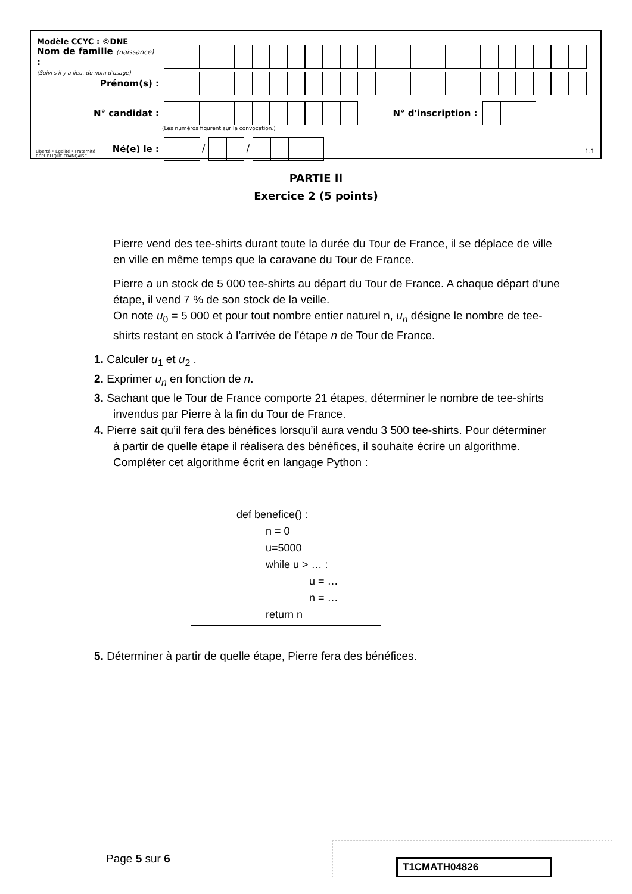Modèle CCYC : ©DNE
Nom de famille (naissance) :
(Suivi s'il y a lieu, du nom d'usage)
Prénom(s) :
N° candidat : N° d'inscription :
(Les numéros figurent sur la convocation.)
Liberté • Égalité • Fraternité
RÉPUBLIQUE FRANÇAISE
Né(e) le : / /
1.1
PARTIE II
Exercice 2 (5 points)
Pierre vend des tee-shirts durant toute la durée du Tour de France, il se déplace de ville en ville en même temps que la caravane du Tour de France.
Pierre a un stock de 5 000 tee-shirts au départ du Tour de France. A chaque départ d’une étape, il vend 7 % de son stock de la veille.
On note u<sub>0</sub> = 5 000 et pour tout nombre entier naturel n, u<sub>n</sub> désigne le nombre de tee-shirts restant en stock à l’arrivée de l’étape n de Tour de France.
1. Calculer u<sub>1</sub> et u<sub>2</sub> .
2. Exprimer u<sub>n</sub> en fonction de n.
3. Sachant que le Tour de France comporte 21 étapes, déterminer le nombre de tee-shirts invendus par Pierre à la fin du Tour de France.
4. Pierre sait qu’il fera des bénéfices lorsqu’il aura vendu 3 500 tee-shirts. Pour déterminer à partir de quelle étape il réalisera des bénéfices, il souhaite écrire un algorithme. Compléter cet algorithme écrit en langage Python :
def benefice() :
n = 0
u=5000
while u > … :
u = …
n = …
return n
5. Déterminer à partir de quelle étape, Pierre fera des bénéfices.
Page 5 sur 6 T1CMATH04826